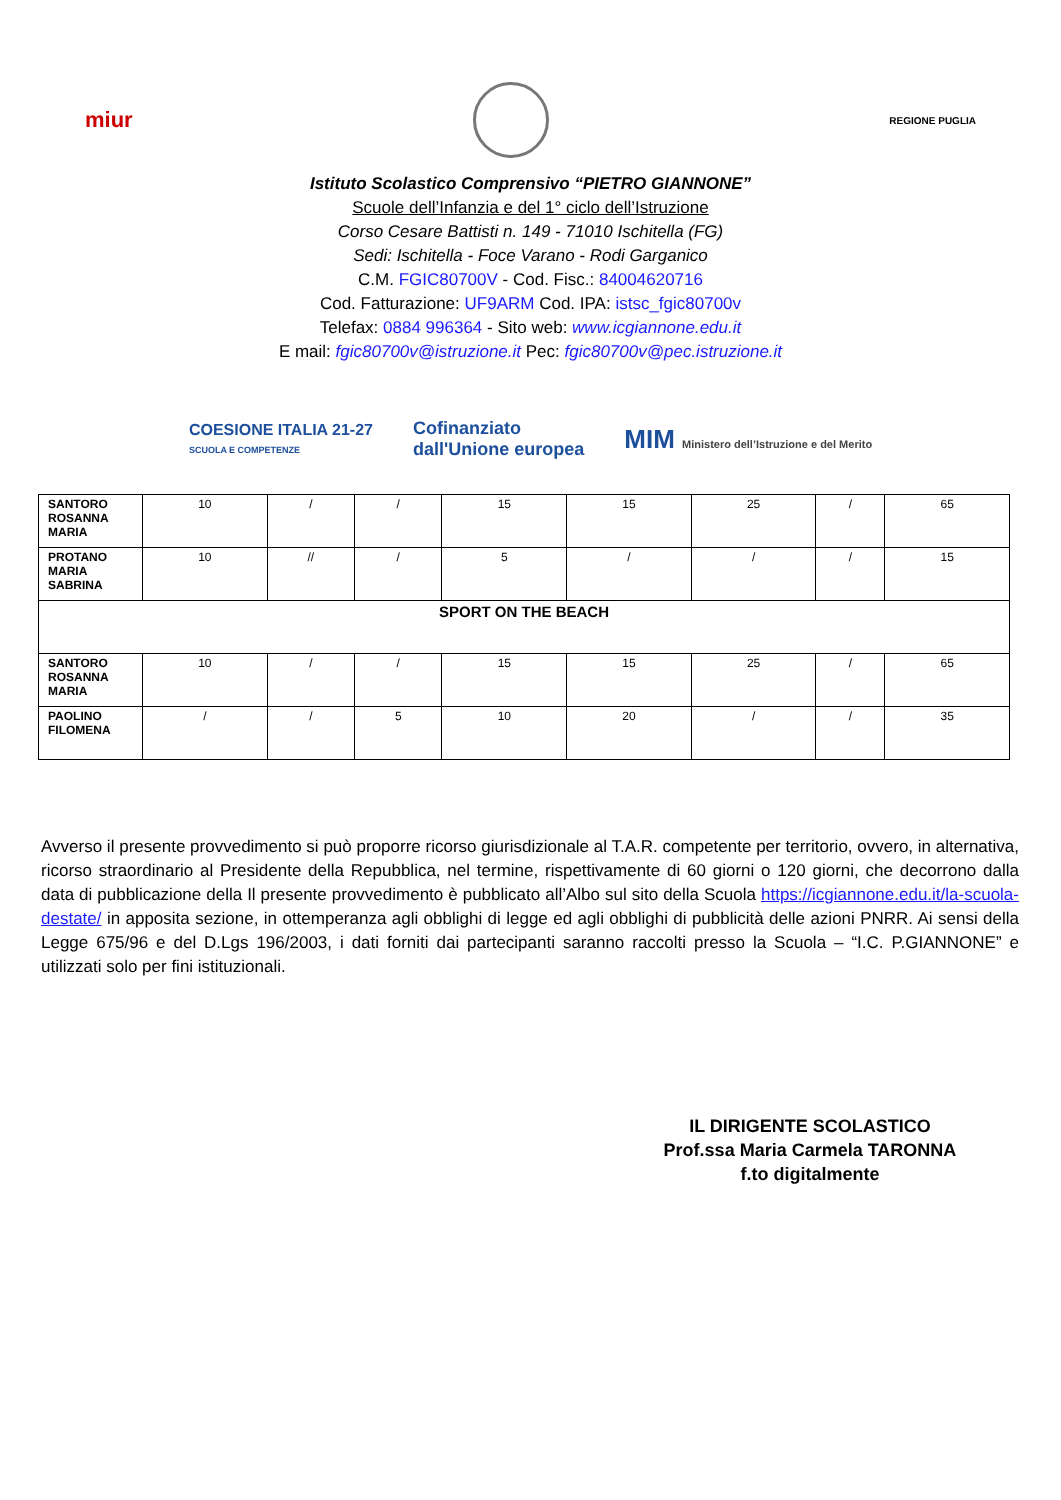miur
REGIONE PUGLIA
Istituto Scolastico Comprensivo “PIETRO GIANNONE”
Scuole dell’Infanzia e del 1° ciclo dell’Istruzione
Corso Cesare Battisti n. 149 - 71010 Ischitella (FG)
Sedi: Ischitella - Foce Varano - Rodi Garganico
C.M. FGIC80700V - Cod. Fisc.: 84004620716
Cod. Fatturazione: UF9ARM Cod. IPA: istsc_fgic80700v
Telefax: 0884 996364 - Sito web: www.icgiannone.edu.it
E mail: fgic80700v@istruzione.it Pec: fgic80700v@pec.istruzione.it
COESIONE ITALIA 21-27
SCUOLA E COMPETENZE
Cofinanziato
dall'Unione europea
MIM Ministero dell’Istruzione e del Merito
| SANTORO ROSANNA MARIA | 10 | / | / | 15 | 15 | 25 | / | 65 |
| PROTANO MARIA SABRINA | 10 | // | / | 5 | / | / | / | 15 |
| SPORT ON THE BEACH | | | | | | | | |
| SANTORO ROSANNA MARIA | 10 | / | / | 15 | 15 | 25 | / | 65 |
| PAOLINO FILOMENA | / | / | 5 | 10 | 20 | / | / | 35 |
Avverso il presente provvedimento si può proporre ricorso giurisdizionale al T.A.R. competente per territorio, ovvero, in alternativa, ricorso straordinario al Presidente della Repubblica, nel termine, rispettivamente di 60 giorni o 120 giorni, che decorrono dalla data di pubblicazione della Il presente provvedimento è pubblicato all’Albo sul sito della Scuola https://icgiannone.edu.it/la-scuola-destate/ in apposita sezione, in ottemperanza agli obblighi di legge ed agli obblighi di pubblicità delle azioni PNRR. Ai sensi della Legge 675/96 e del D.Lgs 196/2003, i dati forniti dai partecipanti saranno raccolti presso la Scuola – “I.C. P.GIANNONE” e utilizzati solo per fini istituzionali.
IL DIRIGENTE SCOLASTICO
Prof.ssa Maria Carmela TARONNA
f.to digitalmente